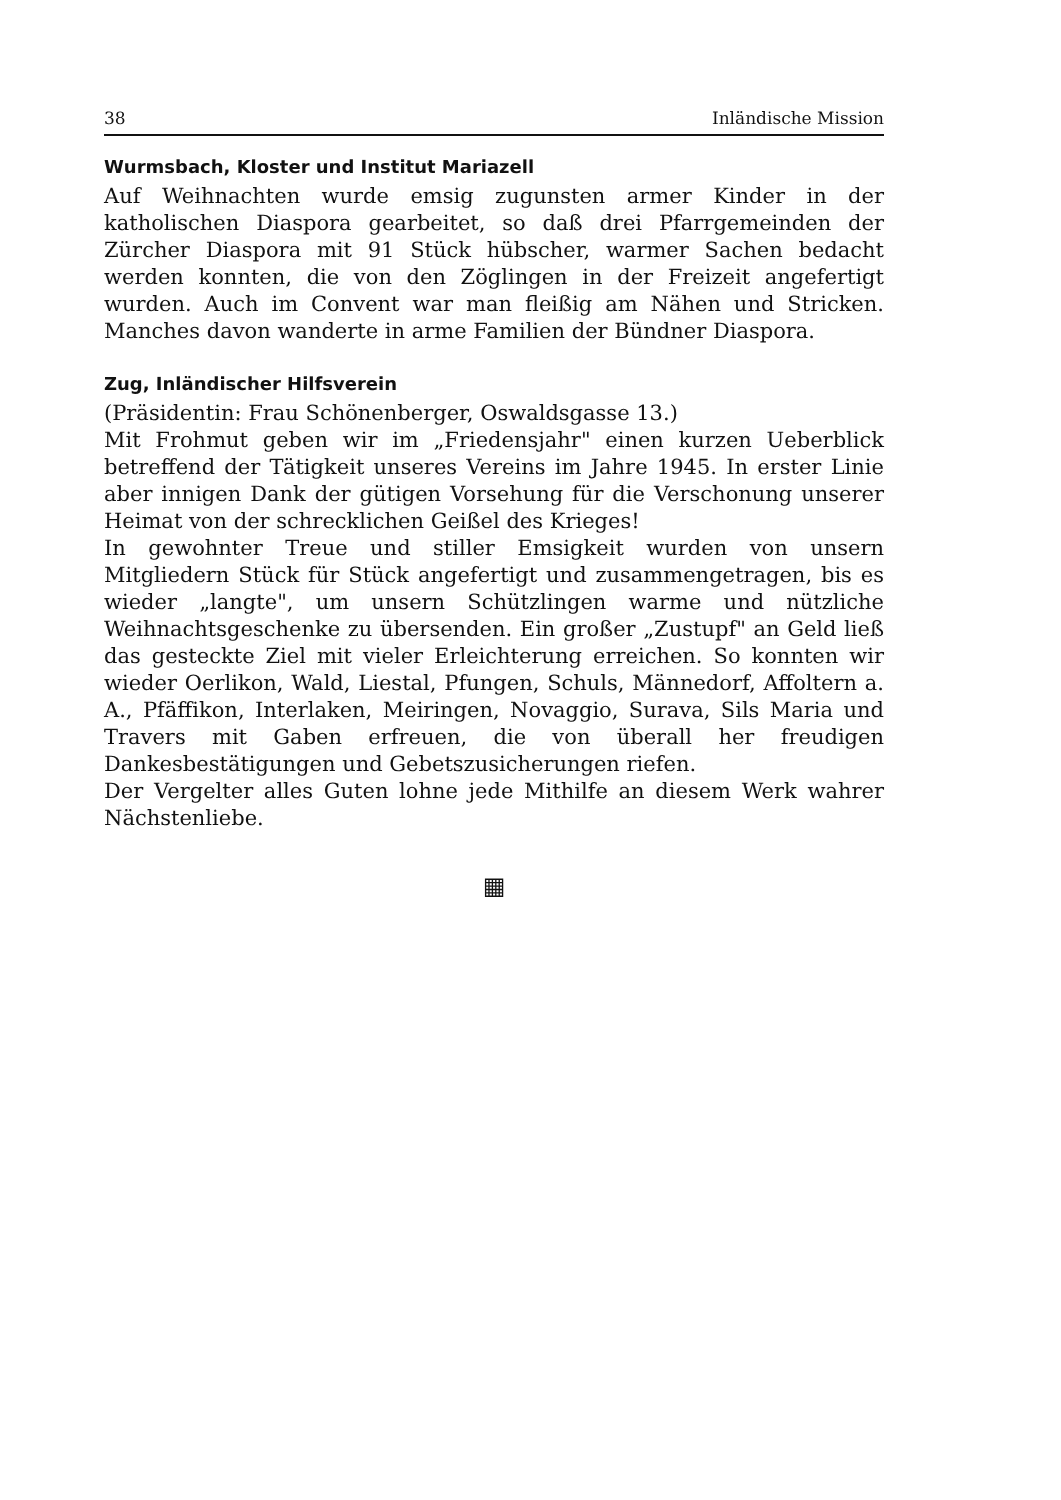38 Inländische Mission
Wurmsbach, Kloster und Institut Mariazell
Auf Weihnachten wurde emsig zugunsten armer Kinder in der katholischen Diaspora gearbeitet, so daß drei Pfarrgemeinden der Zürcher Diaspora mit 91 Stück hübscher, warmer Sachen bedacht werden konnten, die von den Zöglingen in der Freizeit angefertigt wurden. Auch im Convent war man fleißig am Nähen und Stricken. Manches davon wanderte in arme Familien der Bündner Diaspora.
Zug, Inländischer Hilfsverein
(Präsidentin: Frau Schönenberger, Oswaldsgasse 13.)
Mit Frohmut geben wir im „Friedensjahr" einen kurzen Ueberblick betreffend der Tätigkeit unseres Vereins im Jahre 1945. In erster Linie aber innigen Dank der gütigen Vorsehung für die Verschonung unserer Heimat von der schrecklichen Geißel des Krieges!
In gewohnter Treue und stiller Emsigkeit wurden von unsern Mitgliedern Stück für Stück angefertigt und zusammengetragen, bis es wieder „langte", um unsern Schützlingen warme und nützliche Weihnachtsgeschenke zu übersenden. Ein großer „Zustupf" an Geld ließ das gesteckte Ziel mit vieler Erleichterung erreichen. So konnten wir wieder Oerlikon, Wald, Liestal, Pfungen, Schuls, Männedorf, Affoltern a. A., Pfäffikon, Interlaken, Meiringen, Novaggio, Surava, Sils Maria und Travers mit Gaben erfreuen, die von überall her freudigen Dankesbestätigungen und Gebetszusicherungen riefen.
Der Vergelter alles Guten lohne jede Mithilfe an diesem Werk wahrer Nächstenliebe.
▦